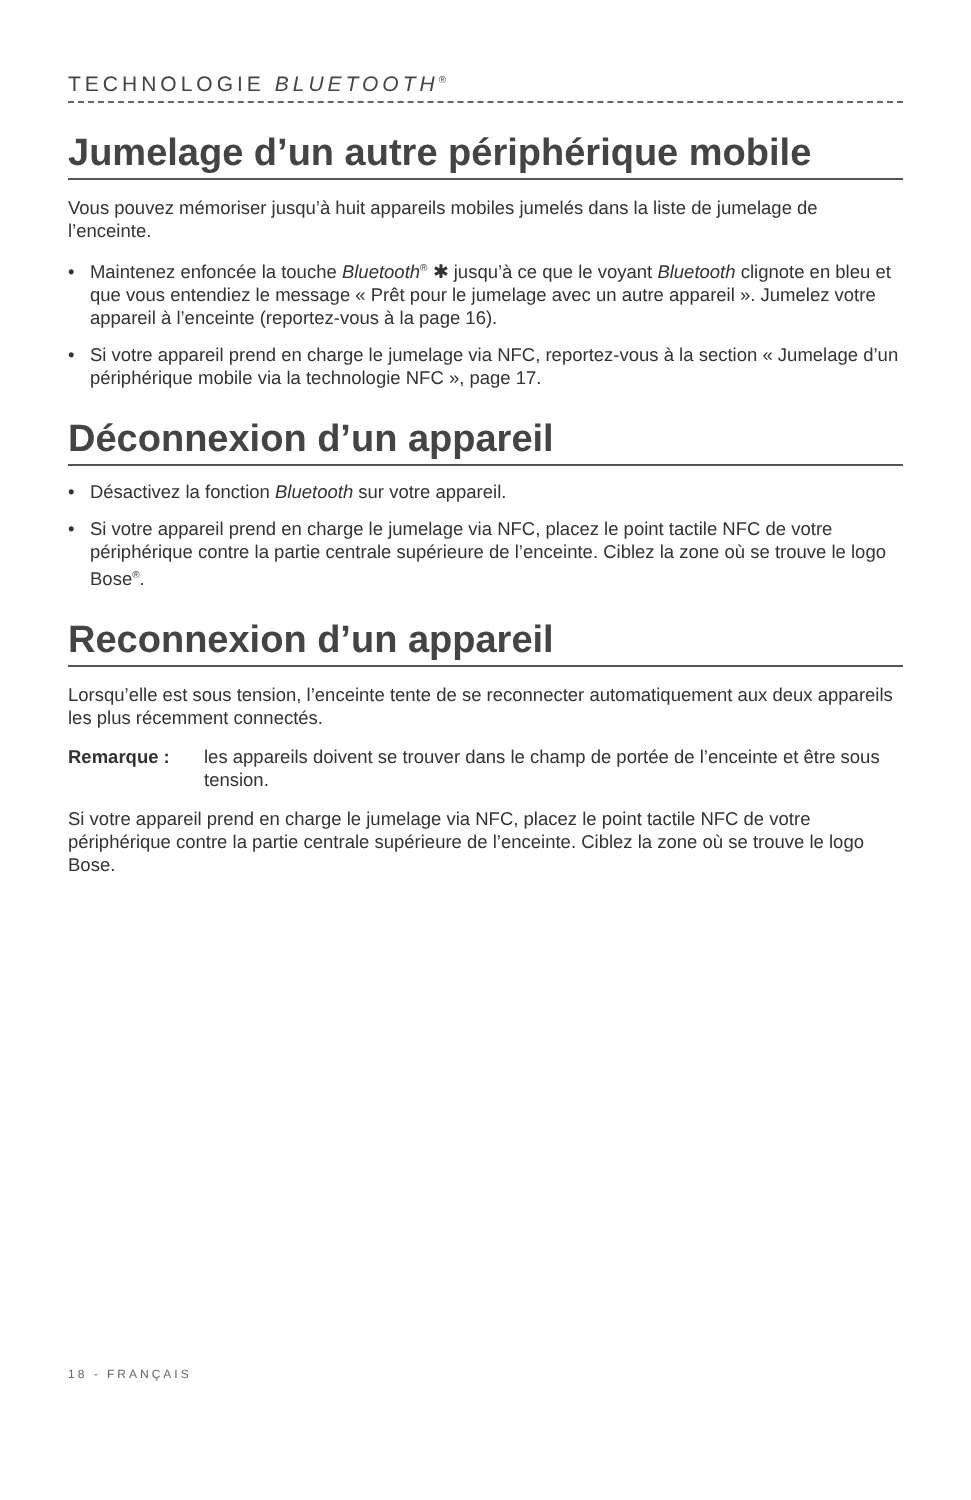TECHNOLOGIE BLUETOOTH<sup>®</sup>
Jumelage d’un autre périphérique mobile
Vous pouvez mémoriser jusqu’à huit appareils mobiles jumelés dans la liste de jumelage de l’enceinte.
• Maintenez enfoncée la touche Bluetooth<sup>®</sup> ✱ jusqu’à ce que le voyant Bluetooth clignote en bleu et que vous entendiez le message « Prêt pour le jumelage avec un autre appareil ». Jumelez votre appareil à l’enceinte (reportez-vous à la page 16).
• Si votre appareil prend en charge le jumelage via NFC, reportez-vous à la section « Jumelage d’un périphérique mobile via la technologie NFC », page 17.
Déconnexion d’un appareil
• Désactivez la fonction Bluetooth sur votre appareil.
• Si votre appareil prend en charge le jumelage via NFC, placez le point tactile NFC de votre périphérique contre la partie centrale supérieure de l’enceinte. Ciblez la zone où se trouve le logo Bose<sup>®</sup>.
Reconnexion d’un appareil
Lorsqu’elle est sous tension, l’enceinte tente de se reconnecter automatiquement aux deux appareils les plus récemment connectés.
Remarque : les appareils doivent se trouver dans le champ de portée de l’enceinte et être sous tension.
Si votre appareil prend en charge le jumelage via NFC, placez le point tactile NFC de votre périphérique contre la partie centrale supérieure de l’enceinte. Ciblez la zone où se trouve le logo Bose.
18 - FRANÇAIS